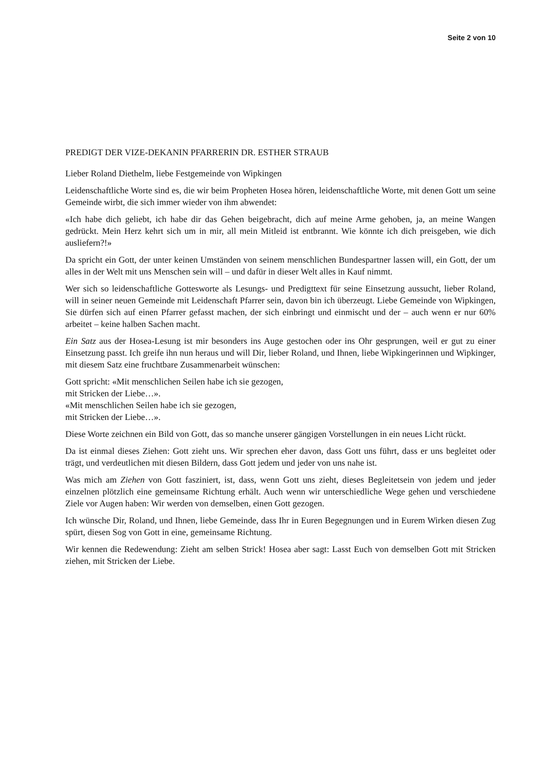Seite 2 von 10
PREDIGT DER VIZE-DEKANIN PFARRERIN DR. ESTHER STRAUB
Lieber Roland Diethelm, liebe Festgemeinde von Wipkingen
Leidenschaftliche Worte sind es, die wir beim Propheten Hosea hören, leidenschaftliche Worte, mit denen Gott um seine Gemeinde wirbt, die sich immer wieder von ihm abwendet:
«Ich habe dich geliebt, ich habe dir das Gehen beigebracht, dich auf meine Arme gehoben, ja, an meine Wangen gedrückt. Mein Herz kehrt sich um in mir, all mein Mitleid ist entbrannt. Wie könnte ich dich preisgeben, wie dich ausliefern?!»
Da spricht ein Gott, der unter keinen Umständen von seinem menschlichen Bundespartner lassen will, ein Gott, der um alles in der Welt mit uns Menschen sein will – und dafür in dieser Welt alles in Kauf nimmt.
Wer sich so leidenschaftliche Gottesworte als Lesungs- und Predigttext für seine Einsetzung aussucht, lieber Roland, will in seiner neuen Gemeinde mit Leidenschaft Pfarrer sein, davon bin ich überzeugt. Liebe Gemeinde von Wipkingen, Sie dürfen sich auf einen Pfarrer gefasst machen, der sich einbringt und einmischt und der – auch wenn er nur 60% arbeitet – keine halben Sachen macht.
Ein Satz aus der Hosea-Lesung ist mir besonders ins Auge gestochen oder ins Ohr gesprungen, weil er gut zu einer Einsetzung passt. Ich greife ihn nun heraus und will Dir, lieber Roland, und Ihnen, liebe Wipkingerinnen und Wipkinger, mit diesem Satz eine fruchtbare Zusammenarbeit wünschen:
Gott spricht: «Mit menschlichen Seilen habe ich sie gezogen,
mit Stricken der Liebe…».
«Mit menschlichen Seilen habe ich sie gezogen,
mit Stricken der Liebe…».
Diese Worte zeichnen ein Bild von Gott, das so manche unserer gängigen Vorstellungen in ein neues Licht rückt.
Da ist einmal dieses Ziehen: Gott zieht uns. Wir sprechen eher davon, dass Gott uns führt, dass er uns begleitet oder trägt, und verdeutlichen mit diesen Bildern, dass Gott jedem und jeder von uns nahe ist.
Was mich am Ziehen von Gott fasziniert, ist, dass, wenn Gott uns zieht, dieses Begleitetsein von jedem und jeder einzelnen plötzlich eine gemeinsame Richtung erhält. Auch wenn wir unterschiedliche Wege gehen und verschiedene Ziele vor Augen haben: Wir werden von demselben, einen Gott gezogen.
Ich wünsche Dir, Roland, und Ihnen, liebe Gemeinde, dass Ihr in Euren Begegnungen und in Eurem Wirken diesen Zug spürt, diesen Sog von Gott in eine, gemeinsame Richtung.
Wir kennen die Redewendung: Zieht am selben Strick! Hosea aber sagt: Lasst Euch von demselben Gott mit Stricken ziehen, mit Stricken der Liebe.